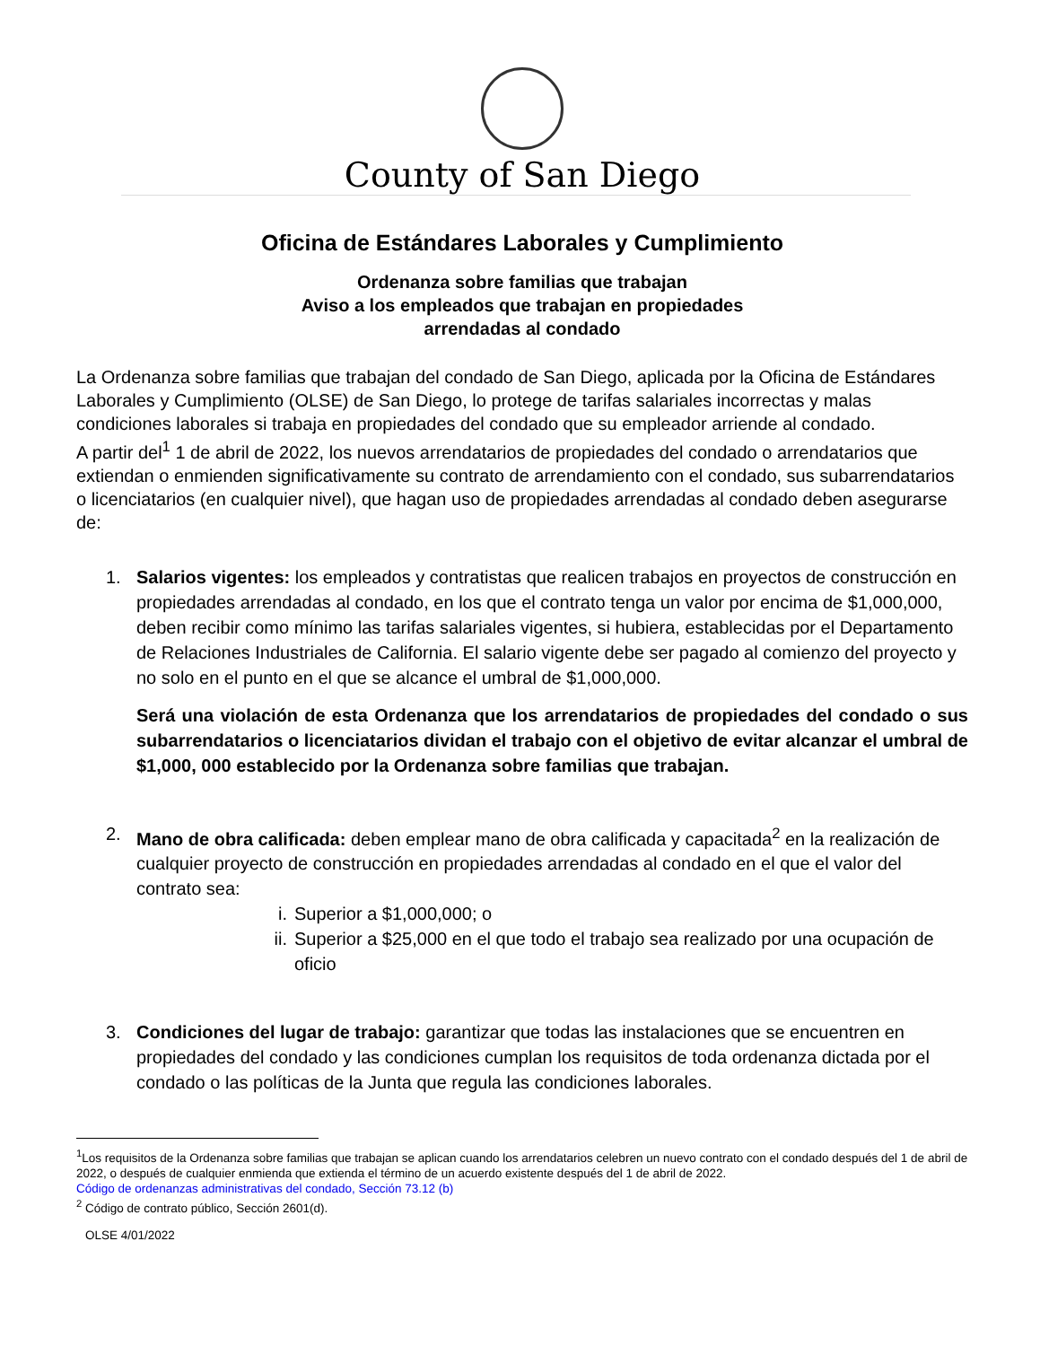County of San Diego
Oficina de Estándares Laborales y Cumplimiento
Ordenanza sobre familias que trabajan
Aviso a los empleados que trabajan en propiedades
arrendadas al condado
La Ordenanza sobre familias que trabajan del condado de San Diego, aplicada por la Oficina de Estándares Laborales y Cumplimiento (OLSE) de San Diego, lo protege de tarifas salariales incorrectas y malas condiciones laborales si trabaja en propiedades del condado que su empleador arriende al condado.
A partir del<sup>1</sup> 1 de abril de 2022, los nuevos arrendatarios de propiedades del condado o arrendatarios que extiendan o enmienden significativamente su contrato de arrendamiento con el condado, sus subarrendatarios o licenciatarios (en cualquier nivel), que hagan uso de propiedades arrendadas al condado deben asegurarse de:
1. Salarios vigentes: los empleados y contratistas que realicen trabajos en proyectos de construcción en propiedades arrendadas al condado, en los que el contrato tenga un valor por encima de $1,000,000, deben recibir como mínimo las tarifas salariales vigentes, si hubiera, establecidas por el Departamento de Relaciones Industriales de California. El salario vigente debe ser pagado al comienzo del proyecto y no solo en el punto en el que se alcance el umbral de $1,000,000.
Será una violación de esta Ordenanza que los arrendatarios de propiedades del condado o sus subarrendatarios o licenciatarios dividan el trabajo con el objetivo de evitar alcanzar el umbral de $1,000, 000 establecido por la Ordenanza sobre familias que trabajan.
2. Mano de obra calificada: deben emplear mano de obra calificada y capacitada<sup>2</sup> en la realización de cualquier proyecto de construcción en propiedades arrendadas al condado en el que el valor del contrato sea:
i. Superior a $1,000,000; o
ii. Superior a $25,000 en el que todo el trabajo sea realizado por una ocupación de oficio
3. Condiciones del lugar de trabajo: garantizar que todas las instalaciones que se encuentren en propiedades del condado y las condiciones cumplan los requisitos de toda ordenanza dictada por el condado o las políticas de la Junta que regula las condiciones laborales.
<sup>1</sup> Los requisitos de la Ordenanza sobre familias que trabajan se aplican cuando los arrendatarios celebren un nuevo contrato con el condado después del 1 de abril de 2022, o después de cualquier enmienda que extienda el término de un acuerdo existente después del 1 de abril de 2022.
Código de ordenanzas administrativas del condado, Sección 73.12 (b)
<sup>2</sup> Código de contrato público, Sección 2601(d).
OLSE 4/01/2022